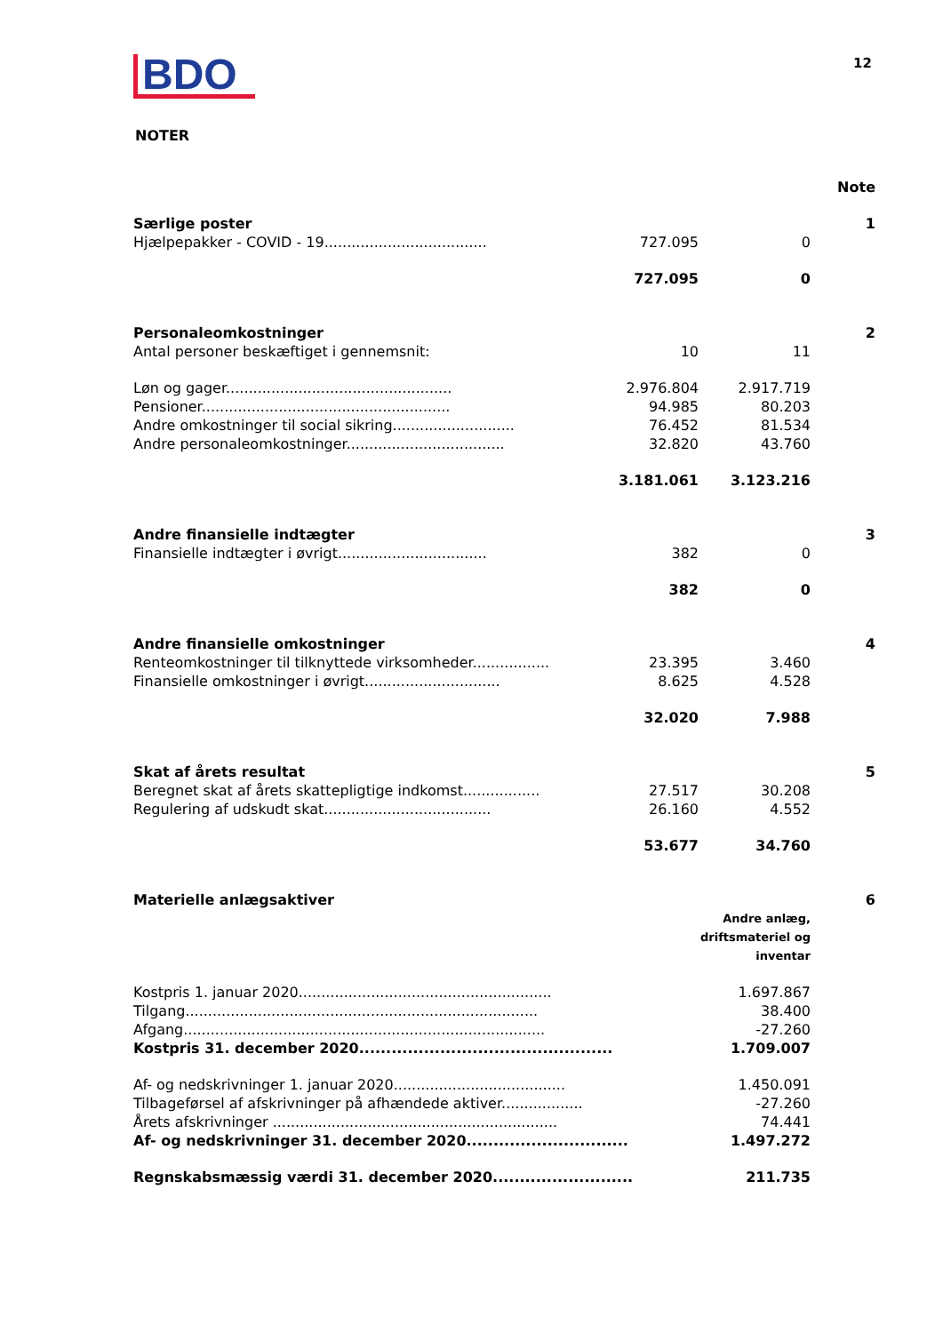BDO
12
NOTER
| | | | Note |
| Særlige poster | | | 1 |
| Hjælpepakker - COVID - 19.................................... | 727.095 | 0 | |
| | 727.095 | 0 | |
| Personaleomkostninger | | | 2 |
| Antal personer beskæftiget i gennemsnit: | 10 | 11 | |
| Løn og gager.................................................. | 2.976.804 | 2.917.719 | |
| Pensioner....................................................... | 94.985 | 80.203 | |
| Andre omkostninger til social sikring........................... | 76.452 | 81.534 | |
| Andre personaleomkostninger................................... | 32.820 | 43.760 | |
| | 3.181.061 | 3.123.216 | |
| Andre finansielle indtægter | | | 3 |
| Finansielle indtægter i øvrigt................................. | 382 | 0 | |
| | 382 | 0 | |
| Andre finansielle omkostninger | | | 4 |
| Renteomkostninger til tilknyttede virksomheder................. | 23.395 | 3.460 | |
| Finansielle omkostninger i øvrigt.............................. | 8.625 | 4.528 | |
| | 32.020 | 7.988 | |
| Skat af årets resultat | | | 5 |
| Beregnet skat af årets skattepligtige indkomst................. | 27.517 | 30.208 | |
| Regulering af udskudt skat..................................... | 26.160 | 4.552 | |
| | 53.677 | 34.760 | |
| Materielle anlægsaktiver | | | 6 |
| | | Andre anlæg, driftsmateriel og inventar | |
| Kostpris 1. januar 2020........................................................ | | 1.697.867 | |
| Tilgang.............................................................................. | | 38.400 | |
| Afgang................................................................................ | | -27.260 | |
| Kostpris 31. december 2020............................................... | | 1.709.007 | |
| Af- og nedskrivninger 1. januar 2020...................................... | | 1.450.091 | |
| Tilbageførsel af afskrivninger på afhændede aktiver.................. | | -27.260 | |
| Årets afskrivninger ............................................................... | | 74.441 | |
| Af- og nedskrivninger 31. december 2020.............................. | | 1.497.272 | |
| Regnskabsmæssig værdi 31. december 2020.......................... | | 211.735 | |